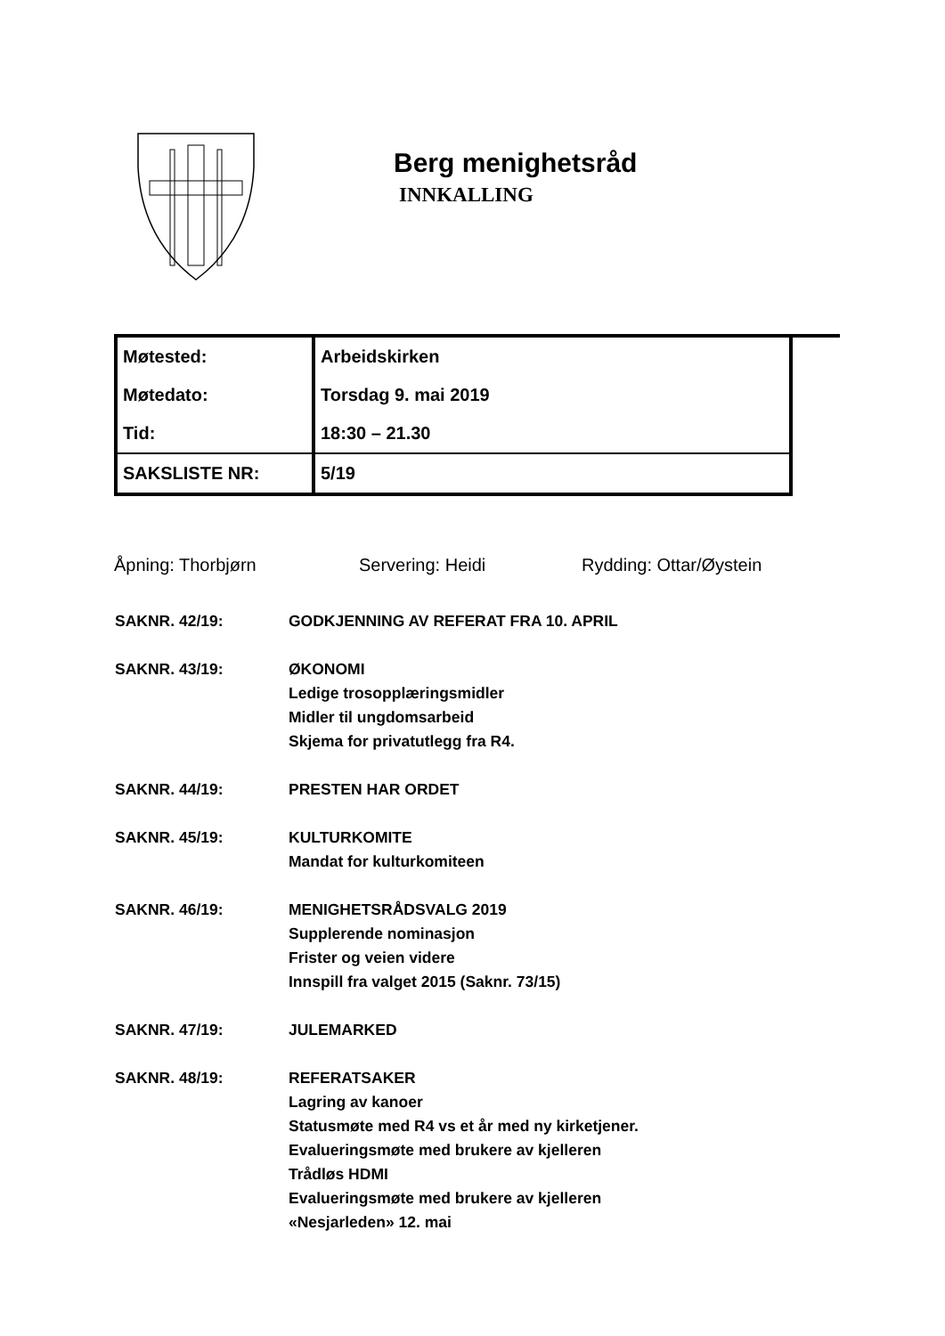Berg menighetsråd
INNKALLING
| Møtested: | Arbeidskirken |
| Møtedato: | Torsdag 9. mai 2019 |
| Tid: | 18:30 – 21.30 |
| SAKSLISTE NR: | 5/19 |
Åpning: Thorbjørn Servering: Heidi Rydding: Ottar/Øystein
SAKNR. 42/19: GODKJENNING AV REFERAT FRA 10. APRIL
SAKNR. 43/19: ØKONOMI
Ledige trosopplæringsmidler
Midler til ungdomsarbeid
Skjema for privatutlegg fra R4.
SAKNR. 44/19: PRESTEN HAR ORDET
SAKNR. 45/19: KULTURKOMITE
Mandat for kulturkomiteen
SAKNR. 46/19: MENIGHETSRÅDSVALG 2019
Supplerende nominasjon
Frister og veien videre
Innspill fra valget 2015 (Saknr. 73/15)
SAKNR. 47/19: JULEMARKED
SAKNR. 48/19: REFERATSAKER
Lagring av kanoer
Statusmøte med R4 vs et år med ny kirketjener.
Evalueringsmøte med brukere av kjelleren
Trådløs HDMI
Evalueringsmøte med brukere av kjelleren
«Nesjarleden» 12. mai